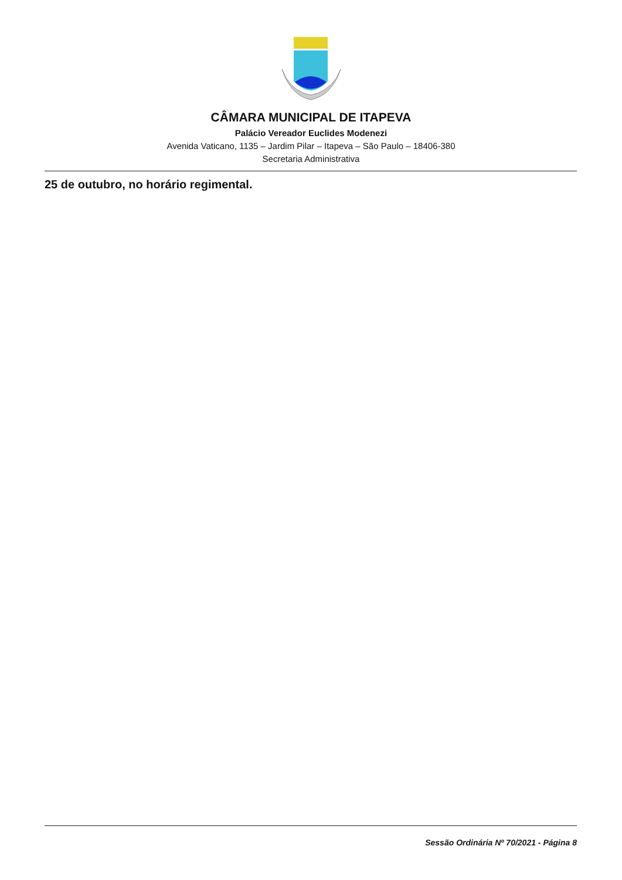CÂMARA MUNICIPAL DE ITAPEVA
Palácio Vereador Euclides Modenezi
Avenida Vaticano, 1135 – Jardim Pilar – Itapeva – São Paulo – 18406-380
Secretaria Administrativa
25 de outubro, no horário regimental.
Sessão Ordinária Nº 70/2021 - Página 8